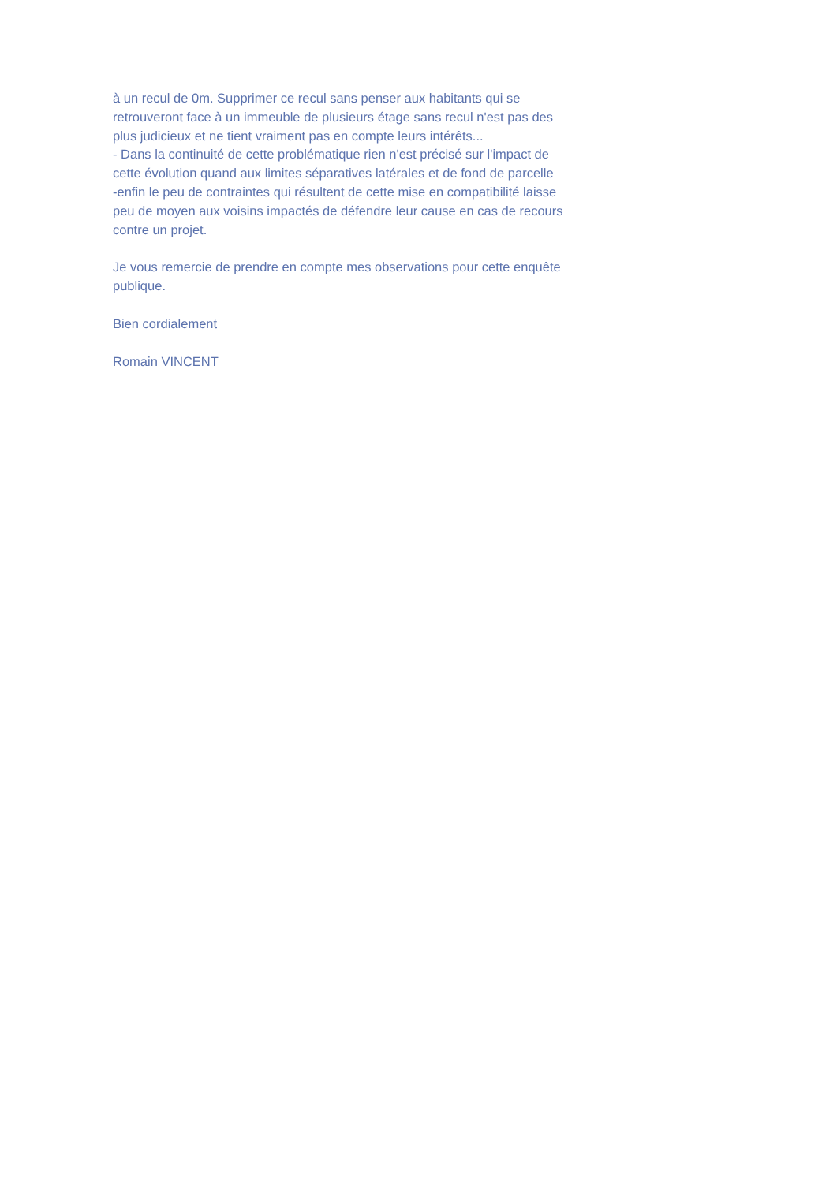à un recul de 0m. Supprimer ce recul sans penser aux habitants qui se retrouveront face à un immeuble de plusieurs étage sans recul n'est pas des plus judicieux et ne tient vraiment pas en compte leurs intérêts...
- Dans la continuité de cette problématique rien n'est précisé sur l'impact de cette évolution quand aux limites séparatives latérales et de fond de parcelle
-enfin le peu de contraintes qui résultent de cette mise en compatibilité laisse peu de moyen aux voisins impactés de défendre leur cause en cas de recours contre un projet.
Je vous remercie de prendre en compte mes observations pour cette enquête publique.
Bien cordialement
Romain VINCENT